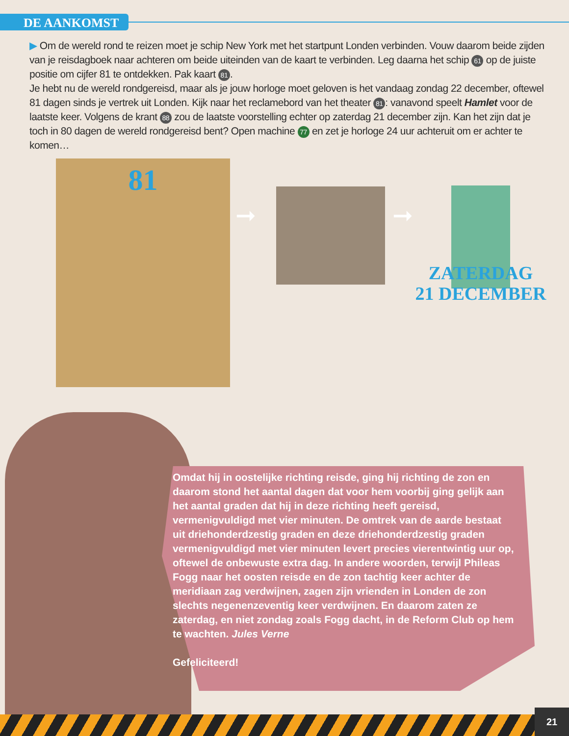DE AANKOMST
▶ Om de wereld rond te reizen moet je schip New York met het startpunt Londen verbinden. Vouw daarom beide zijden van je reisdagboek naar achteren om beide uiteinden van de kaart te verbinden. Leg daarna het schip 61 op de juiste positie om cijfer 81 te ontdekken. Pak kaart 81.
Je hebt nu de wereld rondgereisd, maar als je jouw horloge moet geloven is het vandaag zondag 22 december, oftewel 81 dagen sinds je vertrek uit Londen. Kijk naar het reclamebord van het theater 81: vanavond speelt Hamlet voor de laatste keer. Volgens de krant 88 zou de laatste voorstelling echter op zaterdag 21 december zijn. Kan het zijn dat je toch in 80 dagen de wereld rondgereisd bent? Open machine 77 en zet je horloge 24 uur achteruit om er achter te komen…
81
➞ ➞
ZATERDAG
21 DECEMBER
Omdat hij in oostelijke richting reisde, ging hij richting de zon en daarom stond het aantal dagen dat voor hem voorbij ging gelijk aan het aantal graden dat hij in deze richting heeft gereisd, vermenigvuldigd met vier minuten. De omtrek van de aarde bestaat uit driehonderdzestig graden en deze driehonderdzestig graden vermenigvuldigd met vier minuten levert precies vierentwintig uur op, oftewel de onbewuste extra dag. In andere woorden, terwijl Phileas Fogg naar het oosten reisde en de zon tachtig keer achter de meridiaan zag verdwijnen, zagen zijn vrienden in Londen de zon slechts negenenzeventig keer verdwijnen. En daarom zaten ze zaterdag, en niet zondag zoals Fogg dacht, in de Reform Club op hem te wachten. Jules Verne
Gefeliciteerd!
21